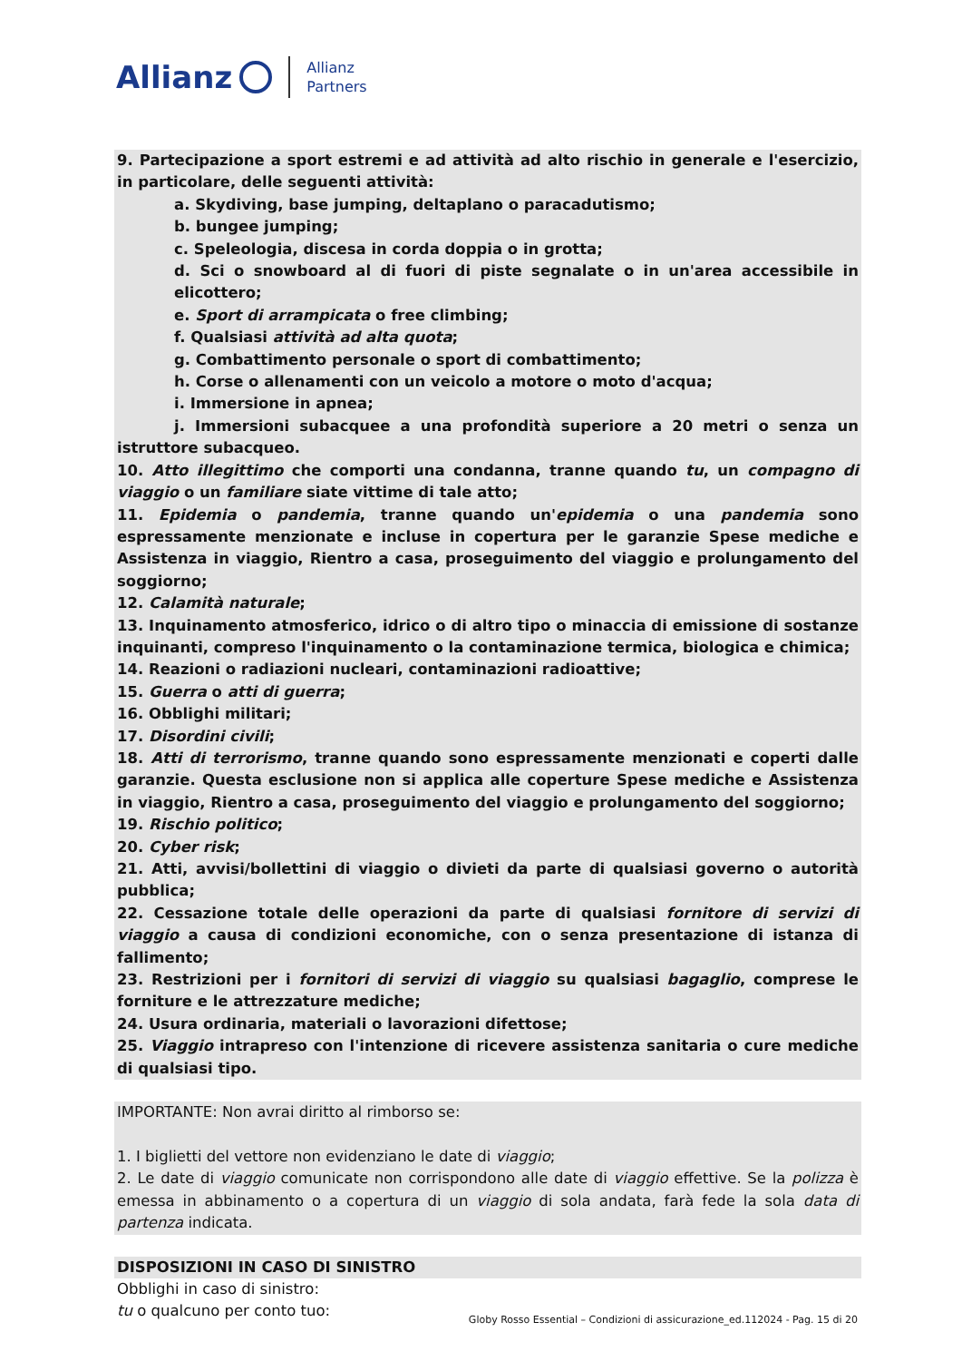Allianz Allianz
Partners
9. Partecipazione a sport estremi e ad attività ad alto rischio in generale e l'esercizio, in particolare, delle seguenti attività:
a. Skydiving, base jumping, deltaplano o paracadutismo;
b. bungee jumping;
c. Speleologia, discesa in corda doppia o in grotta;
d. Sci o snowboard al di fuori di piste segnalate o in un'area accessibile in elicottero;
e. Sport di arrampicata o free climbing;
f. Qualsiasi attività ad alta quota;
g. Combattimento personale o sport di combattimento;
h. Corse o allenamenti con un veicolo a motore o moto d'acqua;
i. Immersione in apnea;
j. Immersioni subacquee a una profondità superiore a 20 metri o senza un istruttore subacqueo.
10. Atto illegittimo che comporti una condanna, tranne quando tu, un compagno di viaggio o un familiare siate vittime di tale atto;
11. Epidemia o pandemia, tranne quando un'epidemia o una pandemia sono espressamente menzionate e incluse in copertura per le garanzie Spese mediche e Assistenza in viaggio, Rientro a casa, proseguimento del viaggio e prolungamento del soggiorno;
12. Calamità naturale;
13. Inquinamento atmosferico, idrico o di altro tipo o minaccia di emissione di sostanze inquinanti, compreso l'inquinamento o la contaminazione termica, biologica e chimica;
14. Reazioni o radiazioni nucleari, contaminazioni radioattive;
15. Guerra o atti di guerra;
16. Obblighi militari;
17. Disordini civili;
18. Atti di terrorismo, tranne quando sono espressamente menzionati e coperti dalle garanzie. Questa esclusione non si applica alle coperture Spese mediche e Assistenza in viaggio, Rientro a casa, proseguimento del viaggio e prolungamento del soggiorno;
19. Rischio politico;
20. Cyber risk;
21. Atti, avvisi/bollettini di viaggio o divieti da parte di qualsiasi governo o autorità pubblica;
22. Cessazione totale delle operazioni da parte di qualsiasi fornitore di servizi di viaggio a causa di condizioni economiche, con o senza presentazione di istanza di fallimento;
23. Restrizioni per i fornitori di servizi di viaggio su qualsiasi bagaglio, comprese le forniture e le attrezzature mediche;
24. Usura ordinaria, materiali o lavorazioni difettose;
25. Viaggio intrapreso con l'intenzione di ricevere assistenza sanitaria o cure mediche di qualsiasi tipo.
IMPORTANTE: Non avrai diritto al rimborso se:
1. I biglietti del vettore non evidenziano le date di viaggio;
2. Le date di viaggio comunicate non corrispondono alle date di viaggio effettive. Se la polizza è emessa in abbinamento o a copertura di un viaggio di sola andata, farà fede la sola data di partenza indicata.
DISPOSIZIONI IN CASO DI SINISTRO
Obblighi in caso di sinistro:
tu o qualcuno per conto tuo:
Globy Rosso Essential – Condizioni di assicurazione_ed.112024 - Pag. 15 di 20